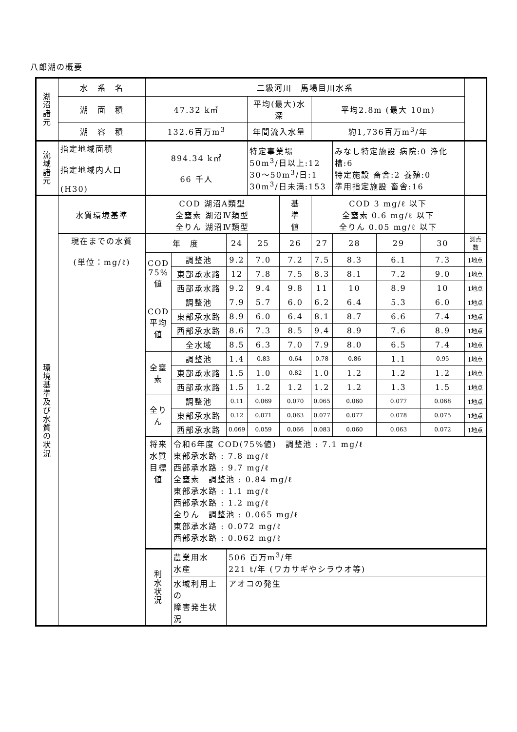八郎湖の概要
| 湖 沼 諸 元 | 水 系 名 | 二級河川 馬場目川水系 | | | | | | | | | |
| | 湖 面 積 | 47.32 k㎡ | | | 平均(最大)水深 | | 平均2.8m (最大 10m) | | | | |
| | 湖 容 積 | 132.6百万m<sup>3</sup> | | | 年間流入水量 | | 約1,736百万m<sup>3</sup>/年 | | | | |
| 流 域 諸 元 | 指定地域面積 指定地域内人口 (H30) | 894.34 k㎡ 66 千人 | | | 特定事業場 50m<sup>3</sup>/日以上:12 30～50m<sup>3</sup>/日:1 30m<sup>3</sup>/日未満:153 | | | みなし特定施設 病院:0 浄化槽:6 特定施設 畜舎:2 養殖:0 準用指定施設 畜舎:16 | | | |
| 環 境 基 準 及 び 水 質 の 状 況 | 水質環境基準 | COD 湖沼A類型 全窒素 湖沼Ⅳ類型 全りん 湖沼Ⅳ類型 | | | | 基 準 値 | COD 3 mg/ℓ 以下 全窒素 0.6 mg/ℓ 以下 全りん 0.05 mg/ℓ 以下 | | | | |
| | 現在までの水質 (単位：mg/ℓ) | 年 度 | | 24 | 25 | 26 | 27 | 28 | 29 | 30 | 測点数 |
| | | COD 75%値 | 調整池 | 9.2 | 7.0 | 7.2 | 7.5 | 8.3 | 6.1 | 7.3 | 1地点 |
| | | | 東部承水路 | 12 | 7.8 | 7.5 | 8.3 | 8.1 | 7.2 | 9.0 | 1地点 |
| | | | 西部承水路 | 9.2 | 9.4 | 9.8 | 11 | 10 | 8.9 | 10 | 1地点 |
| | | COD 平均値 | 調整池 | 7.9 | 5.7 | 6.0 | 6.2 | 6.4 | 5.3 | 6.0 | 1地点 |
| | | | 東部承水路 | 8.9 | 6.0 | 6.4 | 8.1 | 8.7 | 6.6 | 7.4 | 1地点 |
| | | | 西部承水路 | 8.6 | 7.3 | 8.5 | 9.4 | 8.9 | 7.6 | 8.9 | 1地点 |
| | | | 全水域 | 8.5 | 6.3 | 7.0 | 7.9 | 8.0 | 6.5 | 7.4 | 1地点 |
| | | 全窒素 | 調整池 | 1.4 | 0.83 | 0.64 | 0.78 | 0.86 | 1.1 | 0.95 | 1地点 |
| | | | 東部承水路 | 1.5 | 1.0 | 0.82 | 1.0 | 1.2 | 1.2 | 1.2 | 1地点 |
| | | | 西部承水路 | 1.5 | 1.2 | 1.2 | 1.2 | 1.2 | 1.3 | 1.5 | 1地点 |
| | | 全りん | 調整池 | 0.11 | 0.069 | 0.070 | 0.065 | 0.060 | 0.077 | 0.068 | 1地点 |
| | | | 東部承水路 | 0.12 | 0.071 | 0.063 | 0.077 | 0.077 | 0.078 | 0.075 | 1地点 |
| | | | 西部承水路 | 0.069 | 0.059 | 0.066 | 0.083 | 0.060 | 0.063 | 0.072 | 1地点 |
| | | 将来水質目標値 | 令和6年度 COD(75%値) 調整池 : 7.1 mg/ℓ 東部承水路 : 7.8 mg/ℓ 西部承水路 : 9.7 mg/ℓ 全窒素 調整池 : 0.84 mg/ℓ 東部承水路 : 1.1 mg/ℓ 西部承水路 : 1.2 mg/ℓ 全りん 調整池 : 0.065 mg/ℓ 東部承水路 : 0.072 mg/ℓ 西部承水路 : 0.062 mg/ℓ | | | | | | | | |
| | | 利 水 状 況 | 農業用水 水産 | 506 百万m<sup>3</sup>/年 221 t/年 (ワカサギやシラウオ等) | | | | | | | |
| | | | 水域利用上の 障害発生状況 | アオコの発生 | | | | | | | |